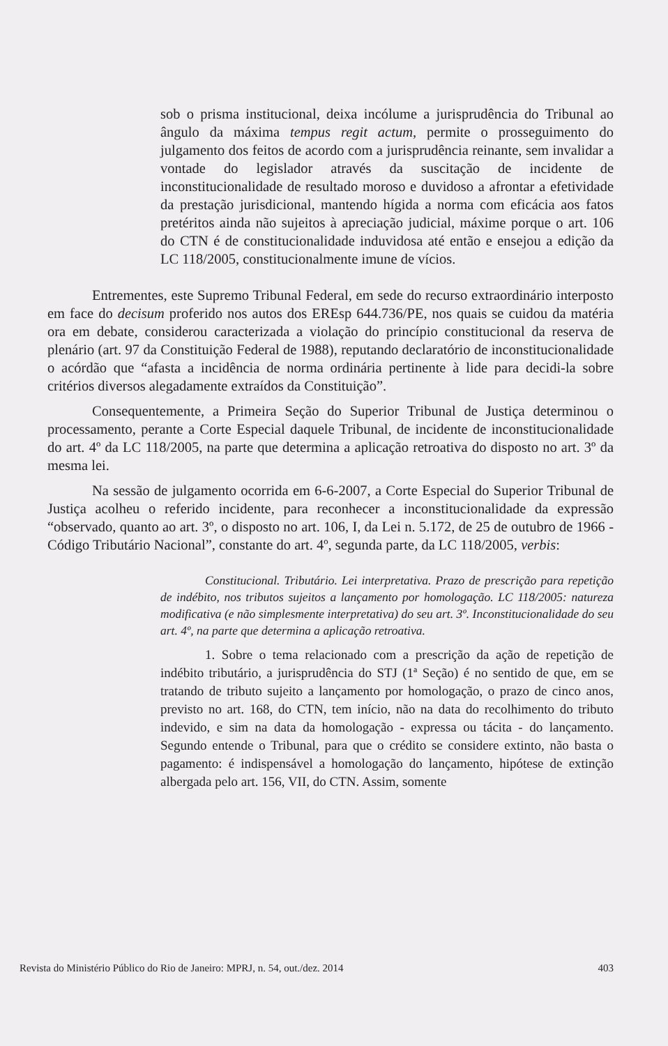sob o prisma institucional, deixa incólume a jurisprudência do Tribunal ao ângulo da máxima tempus regit actum, permite o prosseguimento do julgamento dos feitos de acordo com a jurisprudência reinante, sem invalidar a vontade do legislador através da suscitação de incidente de inconstitucionalidade de resultado moroso e duvidoso a afrontar a efetividade da prestação jurisdicional, mantendo hígida a norma com eficácia aos fatos pretéritos ainda não sujeitos à apreciação judicial, máxime porque o art. 106 do CTN é de constitucionalidade induvidosa até então e ensejou a edição da LC 118/2005, constitucionalmente imune de vícios.
Entrementes, este Supremo Tribunal Federal, em sede do recurso extraordinário interposto em face do decisum proferido nos autos dos EREsp 644.736/PE, nos quais se cuidou da matéria ora em debate, considerou caracterizada a violação do princípio constitucional da reserva de plenário (art. 97 da Constituição Federal de 1988), reputando declaratório de inconstitucionalidade o acórdão que “afasta a incidência de norma ordinária pertinente à lide para decidi-la sobre critérios diversos alegadamente extraídos da Constituição”.
Consequentemente, a Primeira Seção do Superior Tribunal de Justiça determinou o processamento, perante a Corte Especial daquele Tribunal, de incidente de inconstitucionalidade do art. 4º da LC 118/2005, na parte que determina a aplicação retroativa do disposto no art. 3º da mesma lei.
Na sessão de julgamento ocorrida em 6-6-2007, a Corte Especial do Superior Tribunal de Justiça acolheu o referido incidente, para reconhecer a inconstitucionalidade da expressão “observado, quanto ao art. 3º, o disposto no art. 106, I, da Lei n. 5.172, de 25 de outubro de 1966 - Código Tributário Nacional”, constante do art. 4º, segunda parte, da LC 118/2005, verbis:
Constitucional. Tributário. Lei interpretativa. Prazo de prescrição para repetição de indébito, nos tributos sujeitos a lançamento por homologação. LC 118/2005: natureza modificativa (e não simplesmente interpretativa) do seu art. 3º. Inconstitucionalidade do seu art. 4º, na parte que determina a aplicação retroativa.
1. Sobre o tema relacionado com a prescrição da ação de repetição de indébito tributário, a jurisprudência do STJ (1ª Seção) é no sentido de que, em se tratando de tributo sujeito a lançamento por homologação, o prazo de cinco anos, previsto no art. 168, do CTN, tem início, não na data do recolhimento do tributo indevido, e sim na data da homologação - expressa ou tácita - do lançamento. Segundo entende o Tribunal, para que o crédito se considere extinto, não basta o pagamento: é indispensável a homologação do lançamento, hipótese de extinção albergada pelo art. 156, VII, do CTN. Assim, somente
Revista do Ministério Público do Rio de Janeiro: MPRJ, n. 54, out./dez. 2014 403